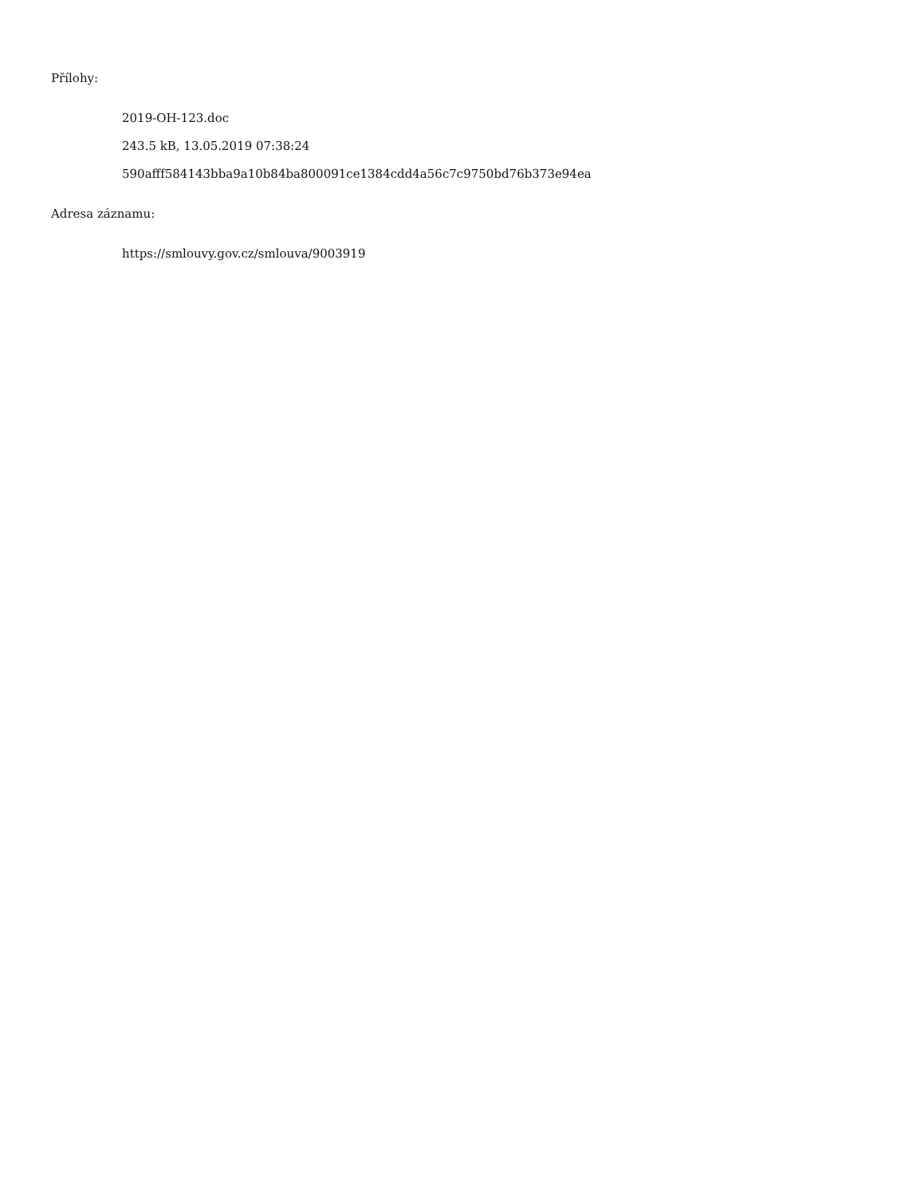Přílohy:
2019-OH-123.doc
243.5 kB, 13.05.2019 07:38:24
590afff584143bba9a10b84ba800091ce1384cdd4a56c7c9750bd76b373e94ea
Adresa záznamu:
https://smlouvy.gov.cz/smlouva/9003919